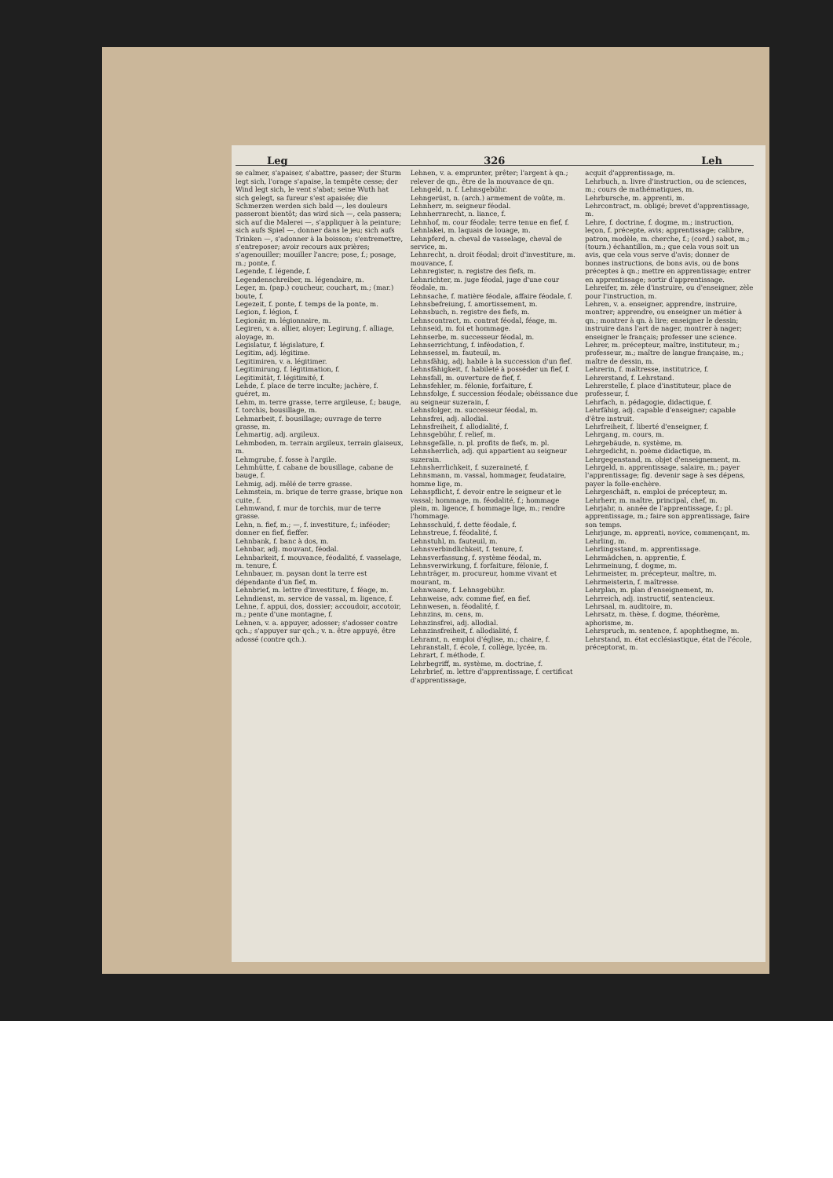Leg 326 Leh
se calmer, s'apaiser, s'abattre, passer; der Sturm legt sich, l'orage s'apaise, la tempête cesse; der Wind legt sich, le vent s'abat; seine Wuth hat sich gelegt, sa fureur s'est apaisée; die Schmerzen werden sich bald —, les douleurs passeront bientôt; das wird sich —, cela passera; sich auf die Malerei —, s'appliquer à la peinture; sich aufs Spiel —, donner dans le jeu; sich aufs Trinken —, s'adonner à la boisson; s'entremettre, s'entreposer; avoir recours aux prières; s'agenouiller; mouiller l'ancre; pose, f.; posage, m.; ponte, f.
Legende, f. légende, f.
Legendenschreiber, m. légendaire, m.
Leger, m. (pap.) coucheur, couchart, m.; (mar.) boute, f.
Legezeit, f. ponte, f. temps de la ponte, m.
Legion, f. légion, f.
Legionär, m. légionnaire, m.
Legiren, v. a. allier, aloyer; Legirung, f. alliage, aloyage, m.
Legislatur, f. législature, f.
Legitim, adj. légitime.
Legitimiren, v. a. légitimer.
Legitimirung, f. légitimation, f.
Legitimität, f. légitimité, f.
Lehde, f. place de terre inculte; jachère, f. guéret, m.
Lehm, m. terre grasse, terre argileuse, f.; bauge, f. torchis, bousillage, m.
Lehmarbeit, f. bousillage; ouvrage de terre grasse, m.
Lehmartig, adj. argileux.
Lehmboden, m. terrain argileux, terrain glaiseux, m.
Lehmgrube, f. fosse à l'argile.
Lehmhütte, f. cabane de bousillage, cabane de bauge, f.
Lehmig, adj. mêlé de terre grasse.
Lehmstein, m. brique de terre grasse, brique non cuite, f.
Lehmwand, f. mur de torchis, mur de terre grasse.
Lehn, n. fief, m.; —, f. investiture, f.; inféoder; donner en fief, fieffer.
Lehnbank, f. banc à dos, m.
Lehnbar, adj. mouvant, féodal.
Lehnbarkeit, f. mouvance, féodalité, f. vasselage, m. tenure, f.
Lehnbauer, m. paysan dont la terre est dépendante d'un fief, m.
Lehnbrief, m. lettre d'investiture, f. féage, m.
Lehndienst, m. service de vassal, m. ligence, f.
Lehne, f. appui, dos, dossier; accoudoir, accotoir, m.; pente d'une montagne, f.
Lehnen, v. a. appuyer, adosser; s'adosser contre qch.; s'appuyer sur qch.; v. n. être appuyé, être adossé (contre qch.).
Lehnen, v. a. emprunter, prêter; l'argent à qn.; relever de qn., être de la mouvance de qn.
Lehngeld, n. f. Lehnsgebühr.
Lehngerüst, n. (arch.) armement de voûte, m.
Lehnherr, m. seigneur féodal.
Lehnherrnrecht, n. liance, f.
Lehnhof, m. cour féodale; terre tenue en fief, f.
Lehnlakei, m. laquais de louage, m.
Lehnpferd, n. cheval de vasselage, cheval de service, m.
Lehnrecht, n. droit féodal; droit d'investiture, m. mouvance, f.
Lehnregister, n. registre des fiefs, m.
Lehnrichter, m. juge féodal, juge d'une cour féodale, m.
Lehnsache, f. matière féodale, affaire féodale, f.
Lehnsbefreiung, f. amortissement, m.
Lehnsbuch, n. registre des fiefs, m.
Lehnscontract, m. contrat féodal, féage, m.
Lehnseid, m. foi et hommage.
Lehnserbe, m. successeur féodal, m.
Lehnserrichtung, f. inféodation, f.
Lehnsessel, m. fauteuil, m.
Lehnsfähig, adj. habile à la succession d'un fief.
Lehnsfähigkeit, f. habileté à posséder un fief, f.
Lehnsfall, m. ouverture de fief, f.
Lehnsfehler, m. félonie, forfaiture, f.
Lehnsfolge, f. succession féodale; obéissance due au seigneur suzerain, f.
Lehnsfolger, m. successeur féodal, m.
Lehnsfrei, adj. allodial.
Lehnsfreiheit, f. allodialité, f.
Lehnsgebühr, f. relief, m.
Lehnsgefälle, n. pl. profits de fiefs, m. pl.
Lehnsherrlich, adj. qui appartient au seigneur suzerain.
Lehnsherrlichkeit, f. suzeraineté, f.
Lehnsmann, m. vassal, hommager, feudataire, homme lige, m.
Lehnspflicht, f. devoir entre le seigneur et le vassal; hommage, m. féodalité, f.; hommage plein, m. ligence, f. hommage lige, m.; rendre l'hommage.
Lehnsschuld, f. dette féodale, f.
Lehnstreue, f. féodalité, f.
Lehnstuhl, m. fauteuil, m.
Lehnsverbindlichkeit, f. tenure, f.
Lehnsverfassung, f. système féodal, m.
Lehnsverwirkung, f. forfaiture, félonie, f.
Lehnträger, m. procureur, homme vivant et mourant, m.
Lehnwaare, f. Lehnsgebühr.
Lehnweise, adv. comme fief, en fief.
Lehnwesen, n. féodalité, f.
Lehnzins, m. cens, m.
Lehnzinsfrei, adj. allodial.
Lehnzinsfreiheit, f. allodialité, f.
Lehramt, n. emploi d'église, m.; chaire, f.
Lehranstalt, f. école, f. collège, lycée, m.
Lehrart, f. méthode, f.
Lehrbegriff, m. système, m. doctrine, f.
Lehrbrief, m. lettre d'apprentissage, f. certificat d'apprentissage,
acquit d'apprentissage, m.
Lehrbuch, n. livre d'instruction, ou de sciences, m.; cours de mathématiques, m.
Lehrbursche, m. apprenti, m.
Lehrcontract, m. obligé; brevet d'apprentissage, m.
Lehre, f. doctrine, f. dogme, m.; instruction, leçon, f. précepte, avis; apprentissage; calibre, patron, modèle, m. cherche, f.; (cord.) sabot, m.; (tourn.) échantillon, m.; que cela vous soit un avis, que cela vous serve d'avis; donner de bonnes instructions, de bons avis, ou de bons préceptes à qn.; mettre en apprentissage; entrer en apprentissage; sortir d'apprentissage.
Lehreifer, m. zèle d'instruire, ou d'enseigner, zèle pour l'instruction, m.
Lehren, v. a. enseigner, apprendre, instruire, montrer; apprendre, ou enseigner un métier à qn.; montrer à qn. à lire; enseigner le dessin; instruire dans l'art de nager, montrer à nager; enseigner le français; professer une science.
Lehrer, m. précepteur, maître, instituteur, m.; professeur, m.; maître de langue française, m.; maître de dessin, m.
Lehrerin, f. maîtresse, institutrice, f.
Lehrerstand, f. Lehrstand.
Lehrerstelle, f. place d'instituteur, place de professeur, f.
Lehrfach, n. pédagogie, didactique, f.
Lehrfähig, adj. capable d'enseigner; capable d'être instruit.
Lehrfreiheit, f. liberté d'enseigner, f.
Lehrgang, m. cours, m.
Lehrgebäude, n. système, m.
Lehrgedicht, n. poème didactique, m.
Lehrgegenstand, m. objet d'enseignement, m.
Lehrgeld, n. apprentissage, salaire, m.; payer l'apprentissage; fig. devenir sage à ses dépens, payer la folle-enchère.
Lehrgeschäft, n. emploi de précepteur, m.
Lehrherr, m. maître, principal, chef, m.
Lehrjahr, n. année de l'apprentissage, f.; pl. apprentissage, m.; faire son apprentissage, faire son temps.
Lehrjunge, m. apprenti, novice, commençant, m.
Lehrling, m.
Lehrlingsstand, m. apprentissage.
Lehrmädchen, n. apprentie, f.
Lehrmeinung, f. dogme, m.
Lehrmeister, m. précepteur, maître, m.
Lehrmeisterin, f. maîtresse.
Lehrplan, m. plan d'enseignement, m.
Lehrreich, adj. instructif, sentencieux.
Lehrsaal, m. auditoire, m.
Lehrsatz, m. thèse, f. dogme, théorème, aphorisme, m.
Lehrspruch, m. sentence, f. apophthegme, m.
Lehrstand, m. état ecclésiastique, état de l'école, préceptorat, m.